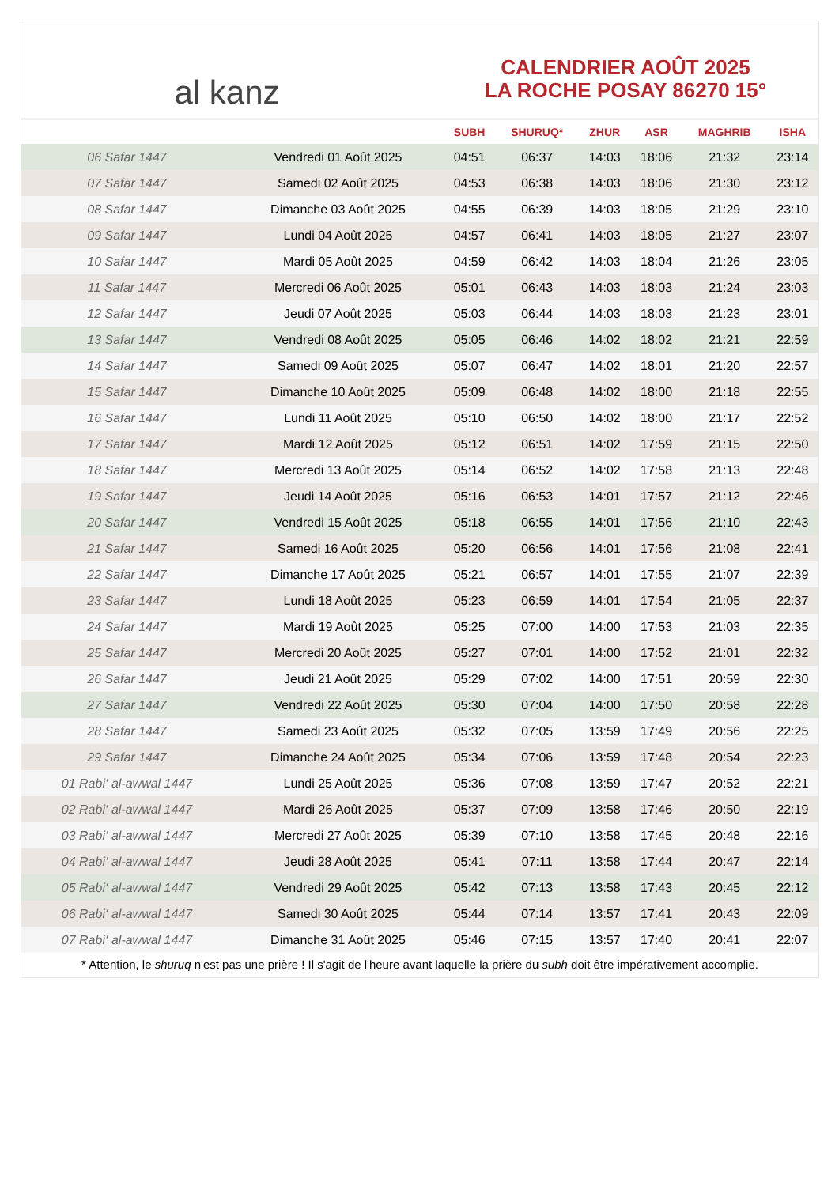al kanz
CALENDRIER AOÛT 2025
LA ROCHE POSAY 86270 15°
| | | SUBH | SHURUQ* | ZHUR | ASR | MAGHRIB | ISHA |
| --- | --- | --- | --- | --- | --- | --- | --- |
| 06 Safar 1447 | Vendredi 01 Août 2025 | 04:51 | 06:37 | 14:03 | 18:06 | 21:32 | 23:14 |
| 07 Safar 1447 | Samedi 02 Août 2025 | 04:53 | 06:38 | 14:03 | 18:06 | 21:30 | 23:12 |
| 08 Safar 1447 | Dimanche 03 Août 2025 | 04:55 | 06:39 | 14:03 | 18:05 | 21:29 | 23:10 |
| 09 Safar 1447 | Lundi 04 Août 2025 | 04:57 | 06:41 | 14:03 | 18:05 | 21:27 | 23:07 |
| 10 Safar 1447 | Mardi 05 Août 2025 | 04:59 | 06:42 | 14:03 | 18:04 | 21:26 | 23:05 |
| 11 Safar 1447 | Mercredi 06 Août 2025 | 05:01 | 06:43 | 14:03 | 18:03 | 21:24 | 23:03 |
| 12 Safar 1447 | Jeudi 07 Août 2025 | 05:03 | 06:44 | 14:03 | 18:03 | 21:23 | 23:01 |
| 13 Safar 1447 | Vendredi 08 Août 2025 | 05:05 | 06:46 | 14:02 | 18:02 | 21:21 | 22:59 |
| 14 Safar 1447 | Samedi 09 Août 2025 | 05:07 | 06:47 | 14:02 | 18:01 | 21:20 | 22:57 |
| 15 Safar 1447 | Dimanche 10 Août 2025 | 05:09 | 06:48 | 14:02 | 18:00 | 21:18 | 22:55 |
| 16 Safar 1447 | Lundi 11 Août 2025 | 05:10 | 06:50 | 14:02 | 18:00 | 21:17 | 22:52 |
| 17 Safar 1447 | Mardi 12 Août 2025 | 05:12 | 06:51 | 14:02 | 17:59 | 21:15 | 22:50 |
| 18 Safar 1447 | Mercredi 13 Août 2025 | 05:14 | 06:52 | 14:02 | 17:58 | 21:13 | 22:48 |
| 19 Safar 1447 | Jeudi 14 Août 2025 | 05:16 | 06:53 | 14:01 | 17:57 | 21:12 | 22:46 |
| 20 Safar 1447 | Vendredi 15 Août 2025 | 05:18 | 06:55 | 14:01 | 17:56 | 21:10 | 22:43 |
| 21 Safar 1447 | Samedi 16 Août 2025 | 05:20 | 06:56 | 14:01 | 17:56 | 21:08 | 22:41 |
| 22 Safar 1447 | Dimanche 17 Août 2025 | 05:21 | 06:57 | 14:01 | 17:55 | 21:07 | 22:39 |
| 23 Safar 1447 | Lundi 18 Août 2025 | 05:23 | 06:59 | 14:01 | 17:54 | 21:05 | 22:37 |
| 24 Safar 1447 | Mardi 19 Août 2025 | 05:25 | 07:00 | 14:00 | 17:53 | 21:03 | 22:35 |
| 25 Safar 1447 | Mercredi 20 Août 2025 | 05:27 | 07:01 | 14:00 | 17:52 | 21:01 | 22:32 |
| 26 Safar 1447 | Jeudi 21 Août 2025 | 05:29 | 07:02 | 14:00 | 17:51 | 20:59 | 22:30 |
| 27 Safar 1447 | Vendredi 22 Août 2025 | 05:30 | 07:04 | 14:00 | 17:50 | 20:58 | 22:28 |
| 28 Safar 1447 | Samedi 23 Août 2025 | 05:32 | 07:05 | 13:59 | 17:49 | 20:56 | 22:25 |
| 29 Safar 1447 | Dimanche 24 Août 2025 | 05:34 | 07:06 | 13:59 | 17:48 | 20:54 | 22:23 |
| 01 Rabi‘ al-awwal 1447 | Lundi 25 Août 2025 | 05:36 | 07:08 | 13:59 | 17:47 | 20:52 | 22:21 |
| 02 Rabi‘ al-awwal 1447 | Mardi 26 Août 2025 | 05:37 | 07:09 | 13:58 | 17:46 | 20:50 | 22:19 |
| 03 Rabi‘ al-awwal 1447 | Mercredi 27 Août 2025 | 05:39 | 07:10 | 13:58 | 17:45 | 20:48 | 22:16 |
| 04 Rabi‘ al-awwal 1447 | Jeudi 28 Août 2025 | 05:41 | 07:11 | 13:58 | 17:44 | 20:47 | 22:14 |
| 05 Rabi‘ al-awwal 1447 | Vendredi 29 Août 2025 | 05:42 | 07:13 | 13:58 | 17:43 | 20:45 | 22:12 |
| 06 Rabi‘ al-awwal 1447 | Samedi 30 Août 2025 | 05:44 | 07:14 | 13:57 | 17:41 | 20:43 | 22:09 |
| 07 Rabi‘ al-awwal 1447 | Dimanche 31 Août 2025 | 05:46 | 07:15 | 13:57 | 17:40 | 20:41 | 22:07 |
* Attention, le shuruq n'est pas une prière ! Il s'agit de l'heure avant laquelle la prière du subh doit être impérativement accomplie.